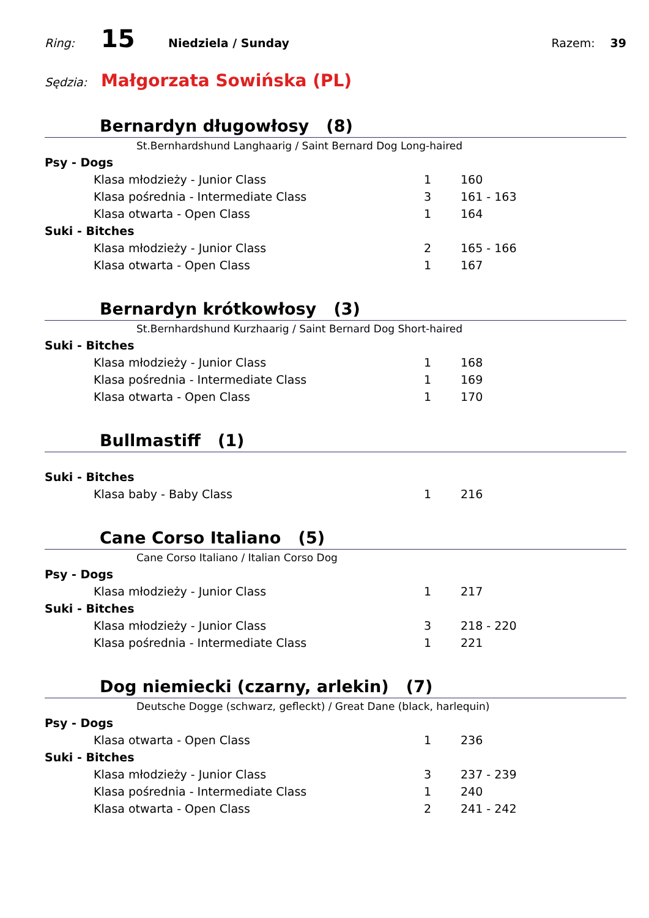Ring: 15 Niedziela / Sunday Razem: 39
Sędzia: Małgorzata Sowińska (PL)
Bernardyn długowłosy (8)
St.Bernhardshund Langhaarig / Saint Bernard Dog Long-haired
| Psy - Dogs | | |
| Klasa młodzieży - Junior Class | 1 | 160 |
| Klasa pośrednia - Intermediate Class | 3 | 161 - 163 |
| Klasa otwarta - Open Class | 1 | 164 |
| Suki - Bitches | | |
| Klasa młodzieży - Junior Class | 2 | 165 - 166 |
| Klasa otwarta - Open Class | 1 | 167 |
Bernardyn krótkowłosy (3)
St.Bernhardshund Kurzhaarig / Saint Bernard Dog Short-haired
| Suki - Bitches | | |
| Klasa młodzieży - Junior Class | 1 | 168 |
| Klasa pośrednia - Intermediate Class | 1 | 169 |
| Klasa otwarta - Open Class | 1 | 170 |
Bullmastiff (1)
| Suki - Bitches | | |
| Klasa baby - Baby Class | 1 | 216 |
Cane Corso Italiano (5)
Cane Corso Italiano / Italian Corso Dog
| Psy - Dogs | | |
| Klasa młodzieży - Junior Class | 1 | 217 |
| Suki - Bitches | | |
| Klasa młodzieży - Junior Class | 3 | 218 - 220 |
| Klasa pośrednia - Intermediate Class | 1 | 221 |
Dog niemiecki (czarny, arlekin) (7)
Deutsche Dogge (schwarz, gefleckt) / Great Dane (black, harlequin)
| Psy - Dogs | | |
| Klasa otwarta - Open Class | 1 | 236 |
| Suki - Bitches | | |
| Klasa młodzieży - Junior Class | 3 | 237 - 239 |
| Klasa pośrednia - Intermediate Class | 1 | 240 |
| Klasa otwarta - Open Class | 2 | 241 - 242 |